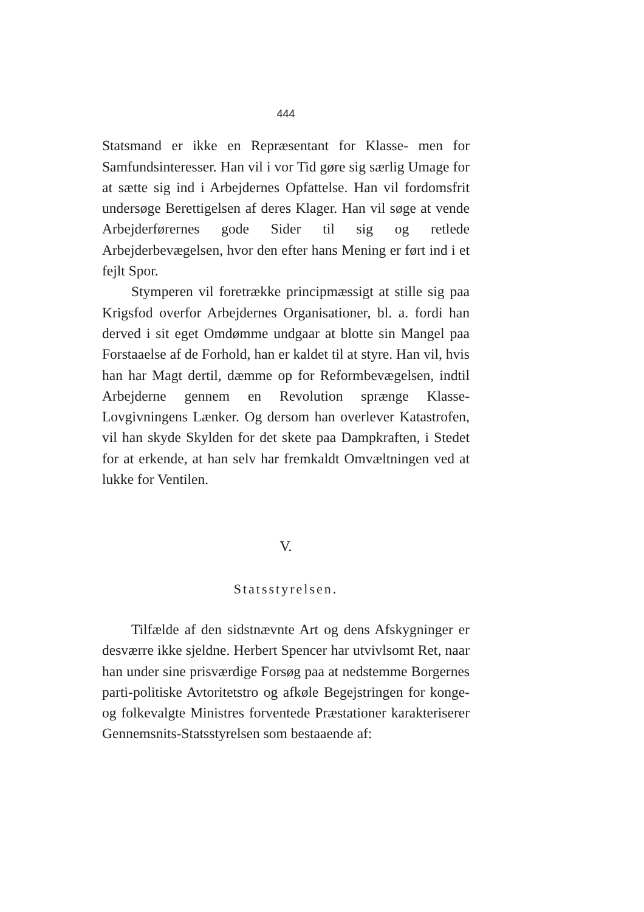444
Statsmand er ikke en Repræsentant for Klasse- men for Samfundsinteresser. Han vil i vor Tid gøre sig særlig Umage for at sætte sig ind i Arbejdernes Opfattelse. Han vil fordomsfrit undersøge Berettigelsen af deres Klager. Han vil søge at vende Arbejderførernes gode Sider til sig og retlede Arbejderbevægelsen, hvor den efter hans Mening er ført ind i et fejlt Spor.
Stymperen vil foretrække principmæssigt at stille sig paa Krigsfod overfor Arbejdernes Organisationer, bl. a. fordi han derved i sit eget Omdømme undgaar at blotte sin Mangel paa Forstaaelse af de Forhold, han er kaldet til at styre. Han vil, hvis han har Magt dertil, dæmme op for Reformbevægelsen, indtil Arbejderne gennem en Revolution sprænge Klasse-Lovgivningens Lænker. Og dersom han overlever Katastrofen, vil han skyde Skylden for det skete paa Dampkraften, i Stedet for at erkende, at han selv har fremkaldt Omvæltningen ved at lukke for Ventilen.
V.
Statsstyrelsen.
Tilfælde af den sidstnævnte Art og dens Afskygninger er desværre ikke sjeldne. Herbert Spencer har utvivlsomt Ret, naar han under sine prisværdige Forsøg paa at nedstemme Borgernes parti-politiske Avtoritetstro og afkøle Begejstringen for konge- og folkevalgte Ministres forventede Præstationer karakteriserer Gennemsnits-Statsstyrelsen som bestaaende af: